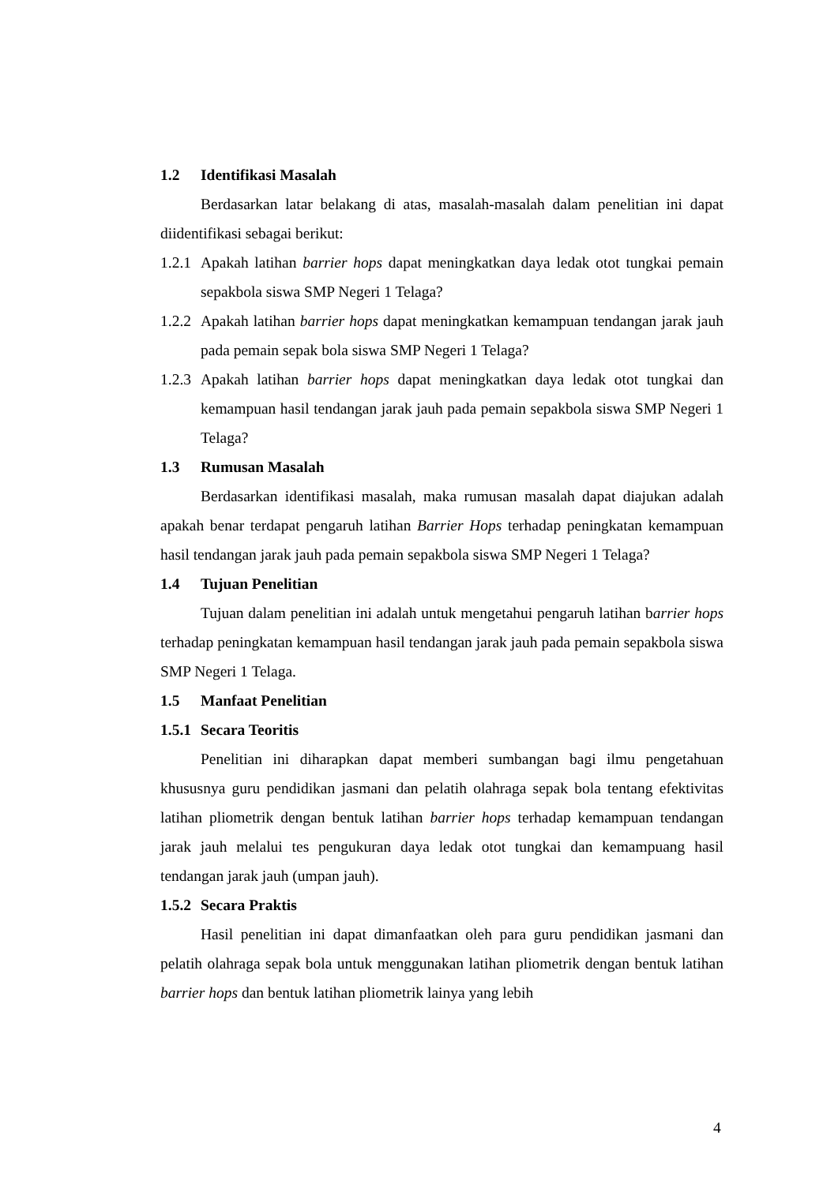1.2 Identifikasi Masalah
Berdasarkan latar belakang di atas, masalah-masalah dalam penelitian ini dapat diidentifikasi sebagai berikut:
1.2.1
Apakah latihan barrier hops dapat meningkatkan daya ledak otot tungkai pemain sepakbola siswa SMP Negeri 1 Telaga?
1.2.2
Apakah latihan barrier hops dapat meningkatkan kemampuan tendangan jarak jauh pada pemain sepak bola siswa SMP Negeri 1 Telaga?
1.2.3
Apakah latihan barrier hops dapat meningkatkan daya ledak otot tungkai dan kemampuan hasil tendangan jarak jauh pada pemain sepakbola siswa SMP Negeri 1 Telaga?
1.3 Rumusan Masalah
Berdasarkan identifikasi masalah, maka rumusan masalah dapat diajukan adalah apakah benar terdapat pengaruh latihan Barrier Hops terhadap peningkatan kemampuan hasil tendangan jarak jauh pada pemain sepakbola siswa SMP Negeri 1 Telaga?
1.4 Tujuan Penelitian
Tujuan dalam penelitian ini adalah untuk mengetahui pengaruh latihan barrier hops terhadap peningkatan kemampuan hasil tendangan jarak jauh pada pemain sepakbola siswa SMP Negeri 1 Telaga.
1.5 Manfaat Penelitian
1.5.1 Secara Teoritis
Penelitian ini diharapkan dapat memberi sumbangan bagi ilmu pengetahuan khususnya guru pendidikan jasmani dan pelatih olahraga sepak bola tentang efektivitas latihan pliometrik dengan bentuk latihan barrier hops terhadap kemampuan tendangan jarak jauh melalui tes pengukuran daya ledak otot tungkai dan kemampuang hasil tendangan jarak jauh (umpan jauh).
1.5.2 Secara Praktis
Hasil penelitian ini dapat dimanfaatkan oleh para guru pendidikan jasmani dan pelatih olahraga sepak bola untuk menggunakan latihan pliometrik dengan bentuk latihan barrier hops dan bentuk latihan pliometrik lainya yang lebih
4